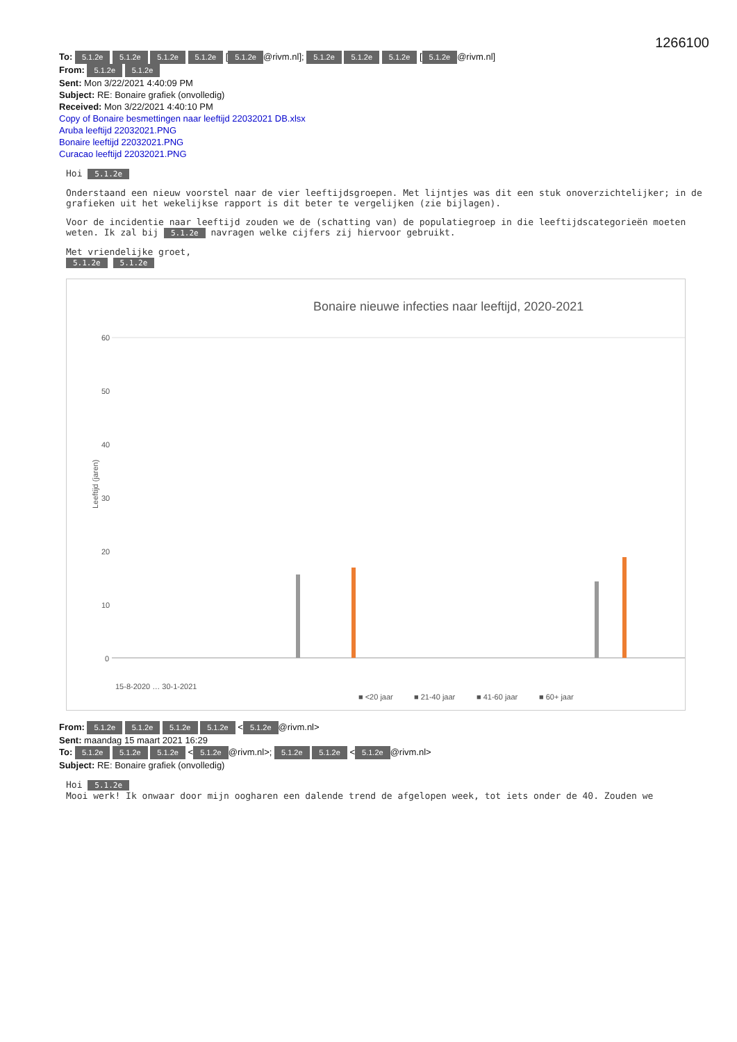1266100
To: 5.1.2e 5.1.2e 5.1.2e 5.1.2e [5.1.2e @rivm.nl]; 5.1.2e 5.1.2e 5.1.2e [5.1.2e @rivm.nl]
From: 5.1.2e 5.1.2e
Sent: Mon 3/22/2021 4:40:09 PM
Subject: RE: Bonaire grafiek (onvolledig)
Received: Mon 3/22/2021 4:40:10 PM
Copy of Bonaire besmettingen naar leeftijd 22032021 DB.xlsx
Aruba leeftijd 22032021.PNG
Bonaire leeftijd 22032021.PNG
Curacao leeftijd 22032021.PNG
Hoi 5.1.2e
Onderstaand een nieuw voorstel naar de vier leeftijdsgroepen. Met lijntjes was dit een stuk onoverzichtelijker; in de grafieken uit het wekelijkse rapport is dit beter te vergelijken (zie bijlagen).
Voor de incidentie naar leeftijd zouden we de (schatting van) de populatiegroep in die leeftijdscategorieën moeten weten. Ik zal bij 5.1.2e navragen welke cijfers zij hiervoor gebruikt.
Met vriendelijke groet,
5.1.2e 5.1.2e
Bonaire nieuwe infecties naar leeftijd, 2020-2021
60
50
40
30
20
10
0
Leeftijd (jaren)
15-8-2020 … 30-1-2021
■ <20 jaar
■ 21-40 jaar
■ 41-60 jaar
■ 60+ jaar
From: 5.1.2e 5.1.2e 5.1.2e 5.1.2e < 5.1.2e @rivm.nl>
Sent: maandag 15 maart 2021 16:29
To: 5.1.2e 5.1.2e 5.1.2e < 5.1.2e @rivm.nl>; 5.1.2e 5.1.2e < 5.1.2e @rivm.nl>
Subject: RE: Bonaire grafiek (onvolledig)
Hoi 5.1.2e
Mooi werk! Ik onwaar door mijn oogharen een dalende trend de afgelopen week, tot iets onder de 40. Zouden we